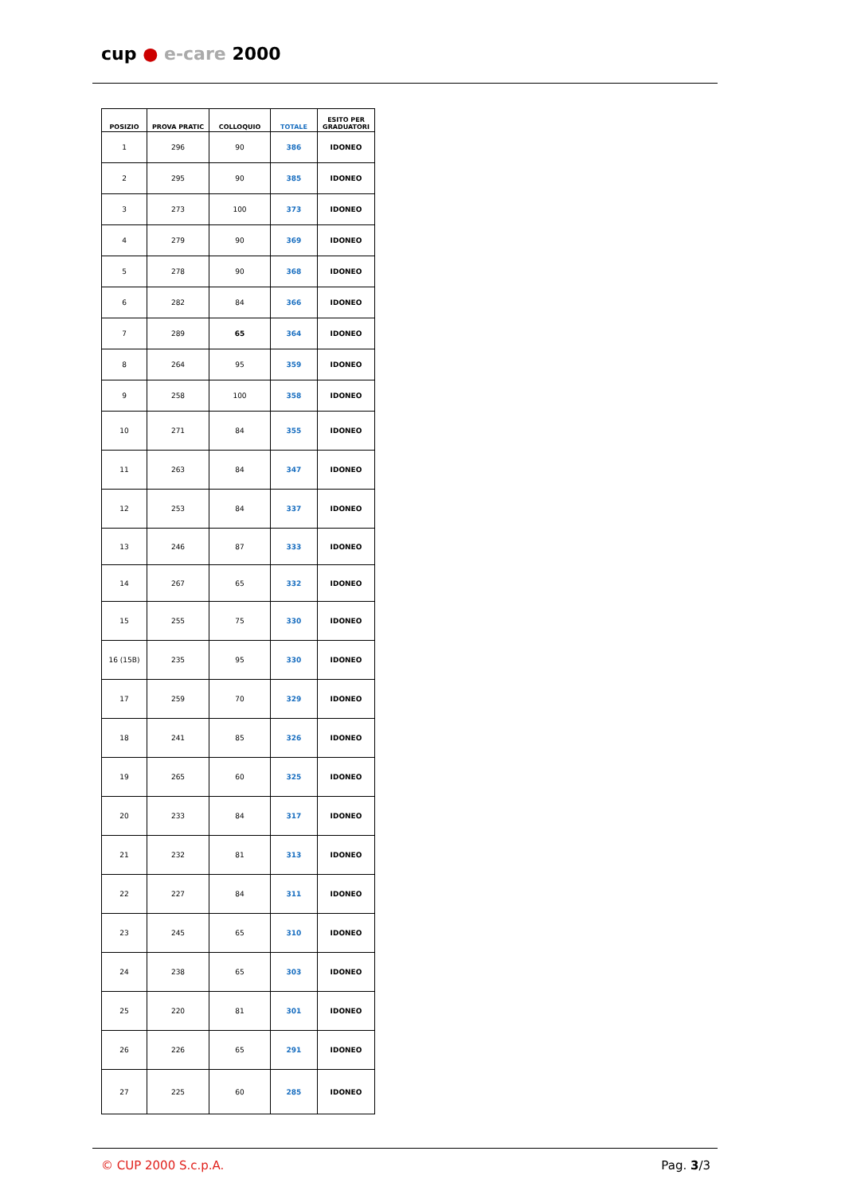cup ● e-care 2000
| POSIZIO | PROVA PRATIC | COLLOQUIO | TOTALE | ESITO PER GRADUATORI |
| --- | --- | --- | --- | --- |
| 1 | 296 | 90 | 386 | IDONEO |
| 2 | 295 | 90 | 385 | IDONEO |
| 3 | 273 | 100 | 373 | IDONEO |
| 4 | 279 | 90 | 369 | IDONEO |
| 5 | 278 | 90 | 368 | IDONEO |
| 6 | 282 | 84 | 366 | IDONEO |
| 7 | 289 | 65 | 364 | IDONEO |
| 8 | 264 | 95 | 359 | IDONEO |
| 9 | 258 | 100 | 358 | IDONEO |
| 10 | 271 | 84 | 355 | IDONEO |
| 11 | 263 | 84 | 347 | IDONEO |
| 12 | 253 | 84 | 337 | IDONEO |
| 13 | 246 | 87 | 333 | IDONEO |
| 14 | 267 | 65 | 332 | IDONEO |
| 15 | 255 | 75 | 330 | IDONEO |
| 16 (15B) | 235 | 95 | 330 | IDONEO |
| 17 | 259 | 70 | 329 | IDONEO |
| 18 | 241 | 85 | 326 | IDONEO |
| 19 | 265 | 60 | 325 | IDONEO |
| 20 | 233 | 84 | 317 | IDONEO |
| 21 | 232 | 81 | 313 | IDONEO |
| 22 | 227 | 84 | 311 | IDONEO |
| 23 | 245 | 65 | 310 | IDONEO |
| 24 | 238 | 65 | 303 | IDONEO |
| 25 | 220 | 81 | 301 | IDONEO |
| 26 | 226 | 65 | 291 | IDONEO |
| 27 | 225 | 60 | 285 | IDONEO |
© CUP 2000 S.c.p.A. Pag. 3/3